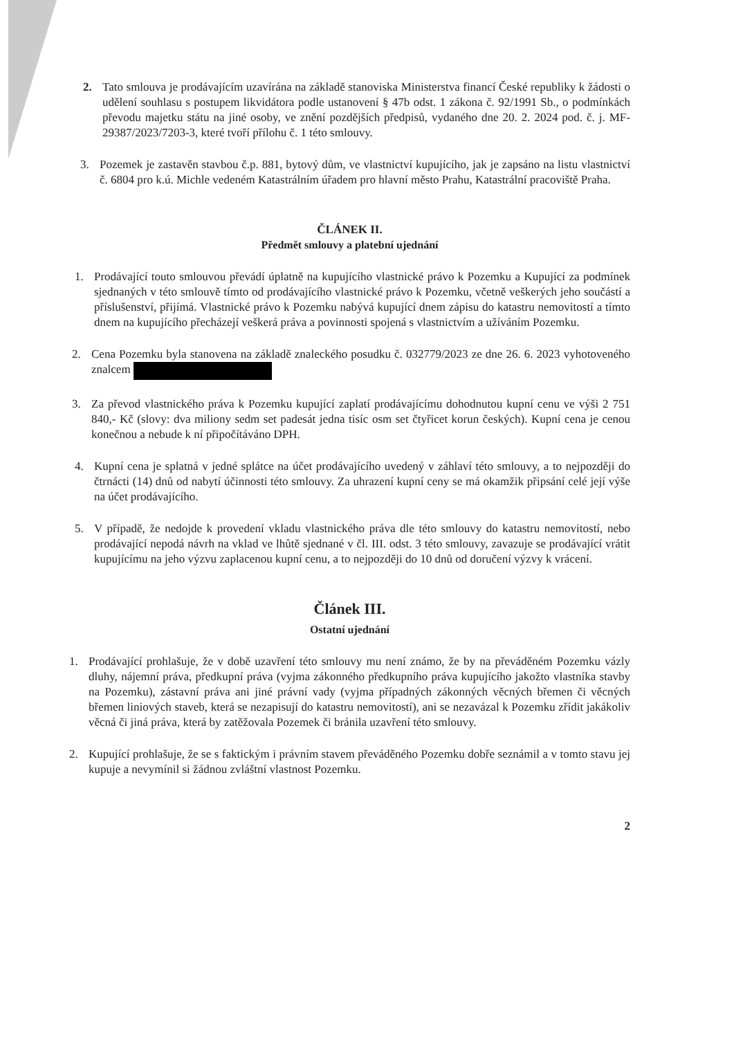2. Tato smlouva je prodávajícím uzavírána na základě stanoviska Ministerstva financí České republiky k žádosti o udělení souhlasu s postupem likvidátora podle ustanovení § 47b odst. 1 zákona č. 92/1991 Sb., o podmínkách převodu majetku státu na jiné osoby, ve znění pozdějších předpisů, vydaného dne 20. 2. 2024 pod. č. j. MF-29387/2023/7203-3, které tvoří přílohu č. 1 této smlouvy.
3. Pozemek je zastavěn stavbou č.p. 881, bytový dům, ve vlastnictví kupujícího, jak je zapsáno na listu vlastnictví č. 6804 pro k.ú. Michle vedeném Katastrálním úřadem pro hlavní město Prahu, Katastrální pracoviště Praha.
ČLÁNEK II.
Předmět smlouvy a platební ujednání
1. Prodávající touto smlouvou převádí úplatně na kupujícího vlastnické právo k Pozemku a Kupující za podmínek sjednaných v této smlouvě tímto od prodávajícího vlastnické právo k Pozemku, včetně veškerých jeho součástí a příslušenství, přijímá. Vlastnické právo k Pozemku nabývá kupující dnem zápisu do katastru nemovitostí a tímto dnem na kupujícího přecházejí veškerá práva a povinnosti spojená s vlastnictvím a užíváním Pozemku.
2. Cena Pozemku byla stanovena na základě znaleckého posudku č. 032779/2023 ze dne 26. 6. 2023 vyhotoveného znalcem
3. Za převod vlastnického práva k Pozemku kupující zaplatí prodávajícímu dohodnutou kupní cenu ve výši 2 751 840,- Kč (slovy: dva miliony sedm set padesát jedna tisíc osm set čtyřicet korun českých). Kupní cena je cenou konečnou a nebude k ní připočítáváno DPH.
4. Kupní cena je splatná v jedné splátce na účet prodávajícího uvedený v záhlaví této smlouvy, a to nejpozději do čtrnácti (14) dnů od nabytí účinnosti této smlouvy. Za uhrazení kupní ceny se má okamžik připsání celé její výše na účet prodávajícího.
5. V případě, že nedojde k provedení vkladu vlastnického práva dle této smlouvy do katastru nemovitostí, nebo prodávající nepodá návrh na vklad ve lhůtě sjednané v čl. III. odst. 3 této smlouvy, zavazuje se prodávající vrátit kupujícímu na jeho výzvu zaplacenou kupní cenu, a to nejpozději do 10 dnů od doručení výzvy k vrácení.
Článek III.
Ostatní ujednání
1. Prodávající prohlašuje, že v době uzavření této smlouvy mu není známo, že by na převáděném Pozemku vázly dluhy, nájemní práva, předkupní práva (vyjma zákonného předkupního práva kupujícího jakožto vlastníka stavby na Pozemku), zástavní práva ani jiné právní vady (vyjma případných zákonných věcných břemen či věcných břemen liniových staveb, která se nezapisují do katastru nemovitostí), ani se nezavázal k Pozemku zřídit jakákoliv věcná či jiná práva, která by zatěžovala Pozemek či bránila uzavření této smlouvy.
2. Kupující prohlašuje, že se s faktickým i právním stavem převáděného Pozemku dobře seznámil a v tomto stavu jej kupuje a nevymínil si žádnou zvláštní vlastnost Pozemku.
2